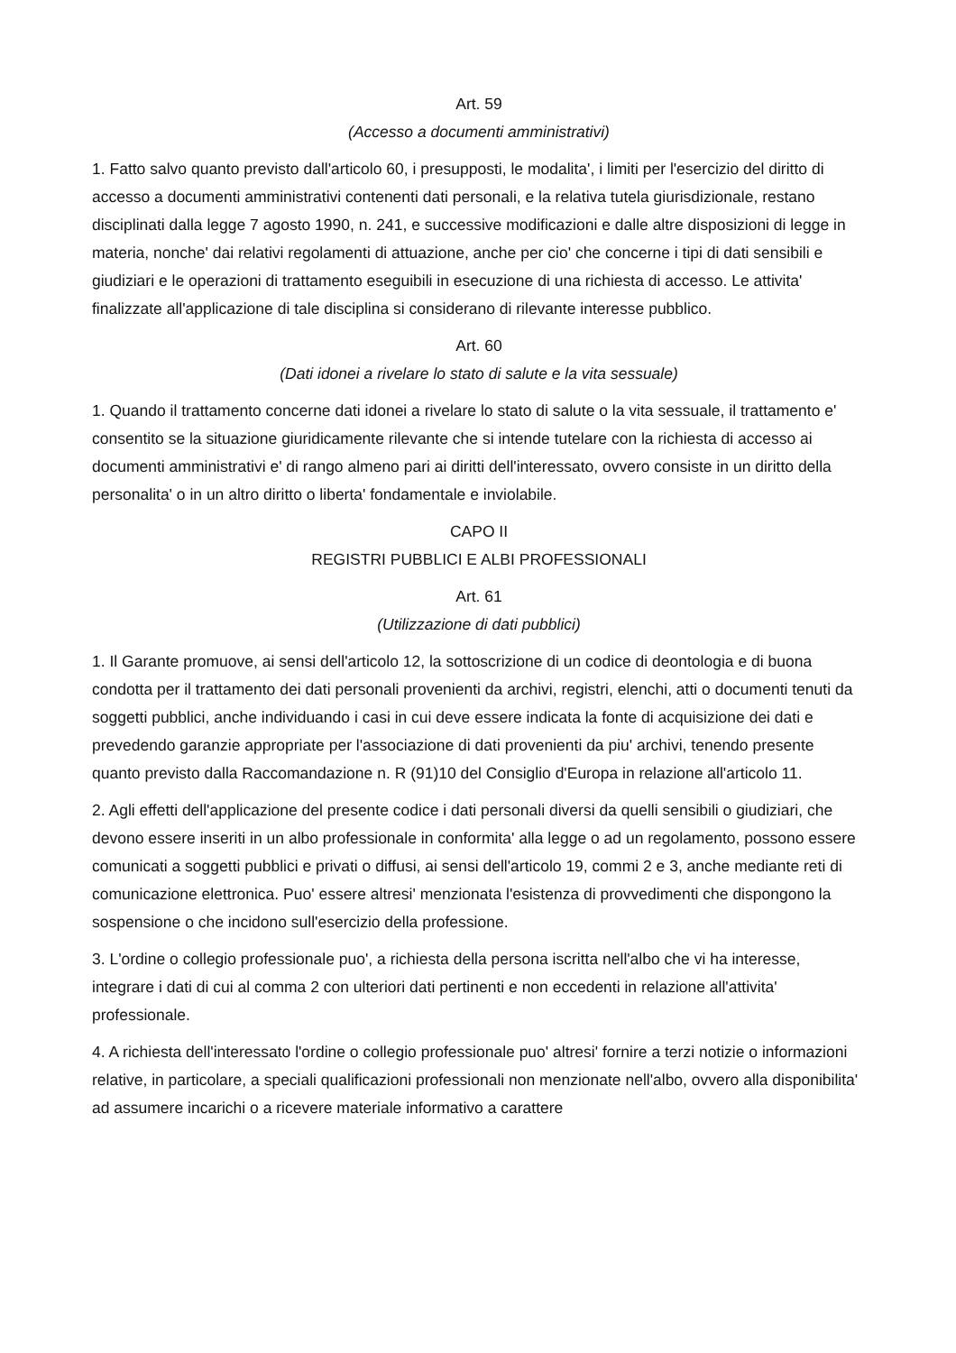Art. 59
(Accesso a documenti amministrativi)
1. Fatto salvo quanto previsto dall'articolo 60, i presupposti, le modalita', i limiti per l'esercizio del diritto di accesso a documenti amministrativi contenenti dati personali, e la relativa tutela giurisdizionale, restano disciplinati dalla legge 7 agosto 1990, n. 241, e successive modificazioni e dalle altre disposizioni di legge in materia, nonche' dai relativi regolamenti di attuazione, anche per cio' che concerne i tipi di dati sensibili e giudiziari e le operazioni di trattamento eseguibili in esecuzione di una richiesta di accesso. Le attivita' finalizzate all'applicazione di tale disciplina si considerano di rilevante interesse pubblico.
Art. 60
(Dati idonei a rivelare lo stato di salute e la vita sessuale)
1. Quando il trattamento concerne dati idonei a rivelare lo stato di salute o la vita sessuale, il trattamento e' consentito se la situazione giuridicamente rilevante che si intende tutelare con la richiesta di accesso ai documenti amministrativi e' di rango almeno pari ai diritti dell'interessato, ovvero consiste in un diritto della personalita' o in un altro diritto o liberta' fondamentale e inviolabile.
CAPO II
REGISTRI PUBBLICI E ALBI PROFESSIONALI
Art. 61
(Utilizzazione di dati pubblici)
1. Il Garante promuove, ai sensi dell'articolo 12, la sottoscrizione di un codice di deontologia e di buona condotta per il trattamento dei dati personali provenienti da archivi, registri, elenchi, atti o documenti tenuti da soggetti pubblici, anche individuando i casi in cui deve essere indicata la fonte di acquisizione dei dati e prevedendo garanzie appropriate per l'associazione di dati provenienti da piu' archivi, tenendo presente quanto previsto dalla Raccomandazione n. R (91)10 del Consiglio d'Europa in relazione all'articolo 11.
2. Agli effetti dell'applicazione del presente codice i dati personali diversi da quelli sensibili o giudiziari, che devono essere inseriti in un albo professionale in conformita' alla legge o ad un regolamento, possono essere comunicati a soggetti pubblici e privati o diffusi, ai sensi dell'articolo 19, commi 2 e 3, anche mediante reti di comunicazione elettronica. Puo' essere altresi' menzionata l'esistenza di provvedimenti che dispongono la sospensione o che incidono sull'esercizio della professione.
3. L'ordine o collegio professionale puo', a richiesta della persona iscritta nell'albo che vi ha interesse, integrare i dati di cui al comma 2 con ulteriori dati pertinenti e non eccedenti in relazione all'attivita' professionale.
4. A richiesta dell'interessato l'ordine o collegio professionale puo' altresi' fornire a terzi notizie o informazioni relative, in particolare, a speciali qualificazioni professionali non menzionate nell'albo, ovvero alla disponibilita' ad assumere incarichi o a ricevere materiale informativo a carattere